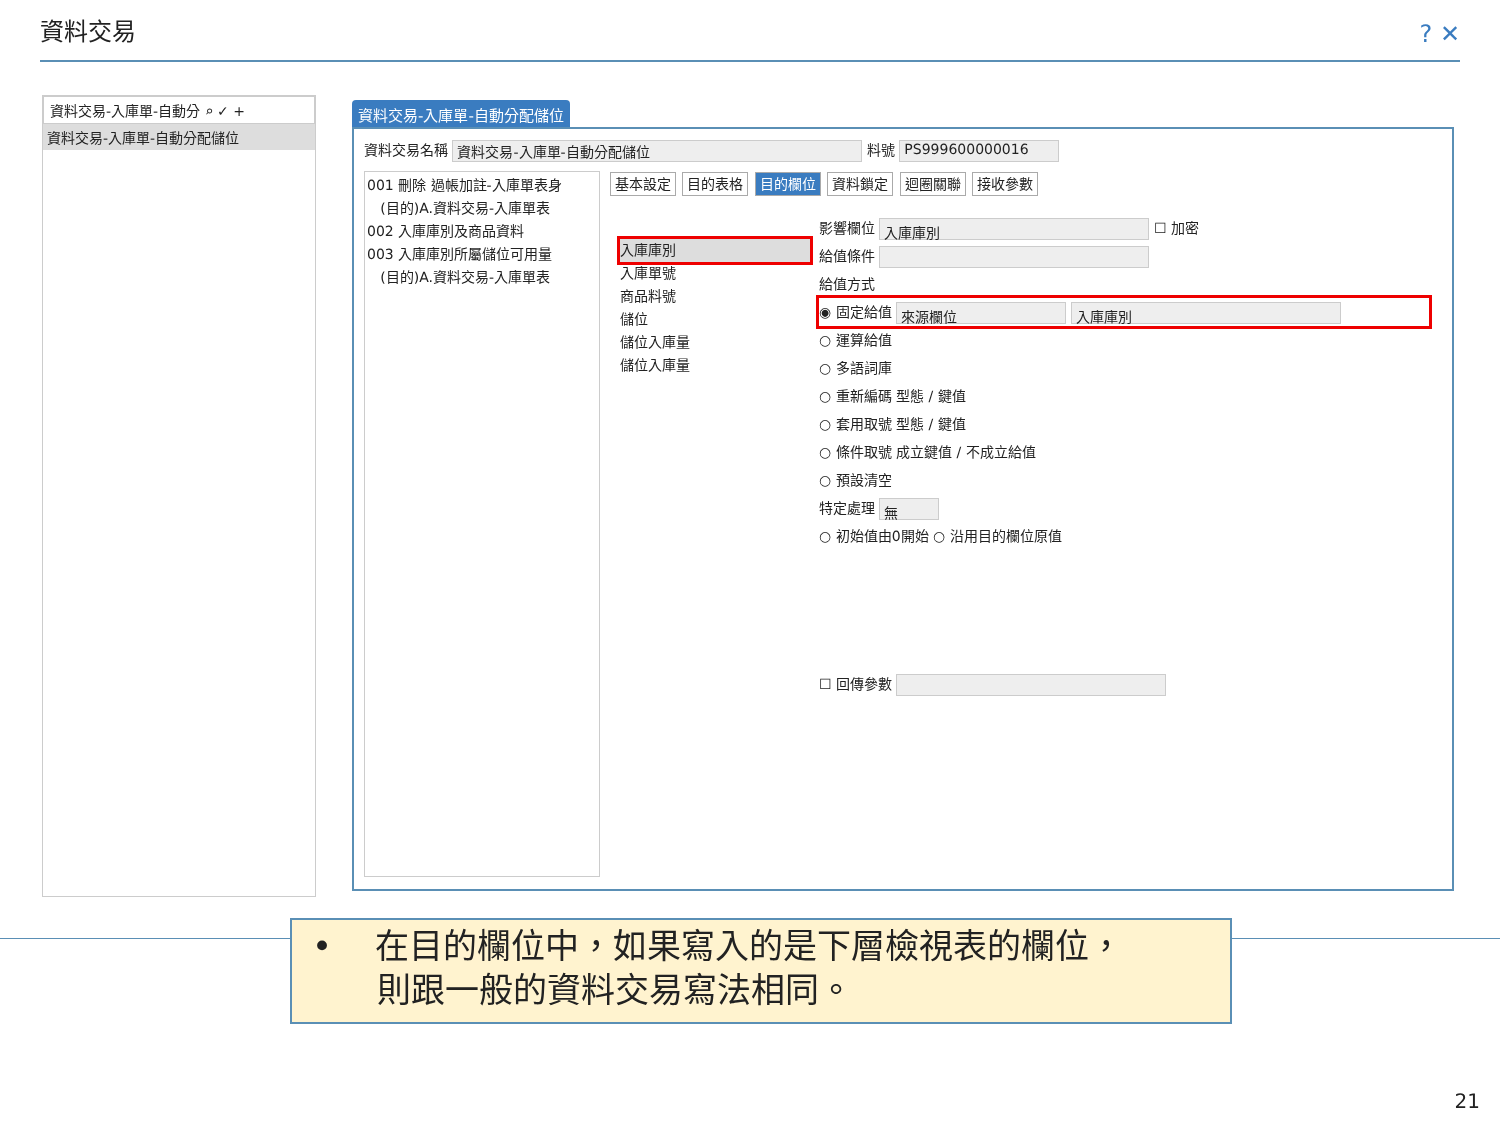資料交易 ? ✕
資料交易-入庫單-自動分 ⌕ ✓ +
資料交易-入庫單-自動分配儲位
資料交易-入庫單-自動分配儲位
資料交易名稱 資料交易-入庫單-自動分配儲位 料號 PS999600000016
001 刪除 過帳加註-入庫單表身
(目的)A.資料交易-入庫單表
002 入庫庫別及商品資料
003 入庫庫別所屬儲位可用量
(目的)A.資料交易-入庫單表
基本設定 目的表格 目的欄位 資料鎖定 迴圈關聯 接收參數
入庫庫別
入庫單號
商品料號
儲位
儲位入庫量
儲位入庫量
影響欄位 入庫庫別 ☐ 加密
給值條件
給值方式
◉ 固定給值 來源欄位 入庫庫別
○ 運算給值
○ 多語詞庫
○ 重新編碼 型態 / 鍵值
○ 套用取號 型態 / 鍵值
○ 條件取號 成立鍵值 / 不成立給值
○ 預設清空
特定處理 無
○ 初始值由0開始 ○ 沿用目的欄位原值
☐ 回傳參數
• 在目的欄位中，如果寫入的是下層檢視表的欄位，
則跟一般的資料交易寫法相同。
21